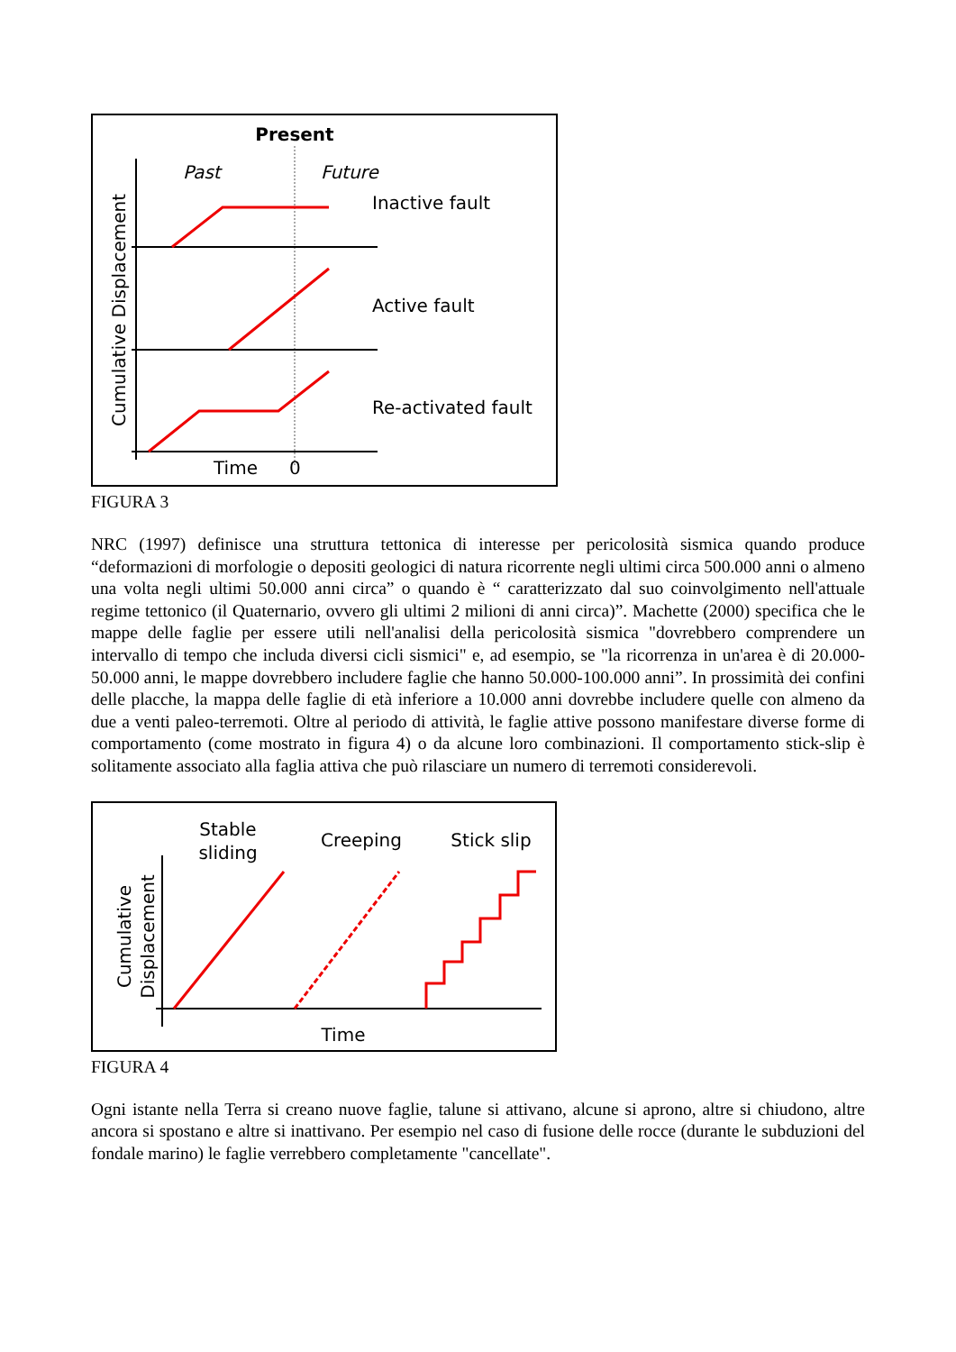Present
Past
Future
Inactive fault
Active fault
Re-activated fault
Cumulative Displacement
Time
0
FIGURA 3
NRC (1997) definisce una struttura tettonica di interesse per pericolosità sismica quando produce “deformazioni di morfologie o depositi geologici di natura ricorrente negli ultimi circa 500.000 anni o almeno una volta negli ultimi 50.000 anni circa” o quando è “ caratterizzato dal suo coinvolgimento nell'attuale regime tettonico (il Quaternario, ovvero gli ultimi 2 milioni di anni circa)”. Machette (2000) specifica che le mappe delle faglie per essere utili nell'analisi della pericolosità sismica "dovrebbero comprendere un intervallo di tempo che includa diversi cicli sismici" e, ad esempio, se "la ricorrenza in un'area è di 20.000-50.000 anni, le mappe dovrebbero includere faglie che hanno 50.000-100.000 anni”. In prossimità dei confini delle placche, la mappa delle faglie di età inferiore a 10.000 anni dovrebbe includere quelle con almeno da due a venti paleo-terremoti. Oltre al periodo di attività, le faglie attive possono manifestare diverse forme di comportamento (come mostrato in figura 4) o da alcune loro combinazioni. Il comportamento stick-slip è solitamente associato alla faglia attiva che può rilasciare un numero di terremoti considerevoli.
Stable
sliding
Creeping
Stick slip
Cumulative
Displacement
Time
FIGURA 4
Ogni istante nella Terra si creano nuove faglie, talune si attivano, alcune si aprono, altre si chiudono, altre ancora si spostano e altre si inattivano. Per esempio nel caso di fusione delle rocce (durante le subduzioni del fondale marino) le faglie verrebbero completamente "cancellate".